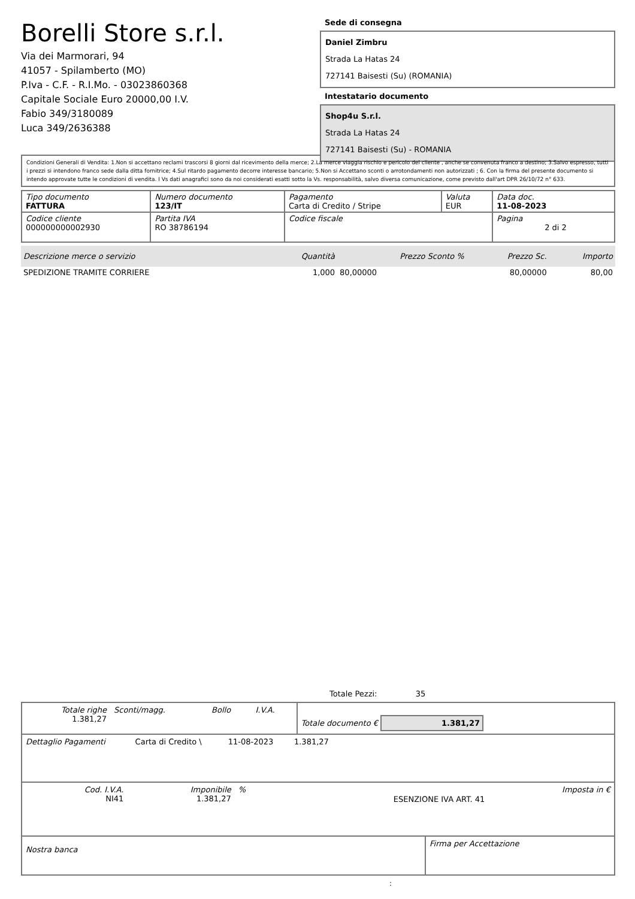Borelli Store s.r.l.
Via dei Marmorari, 94
41057 - Spilamberto (MO)
P.Iva - C.F. - R.I.Mo. - 03023860368
Capitale Sociale Euro 20000,00 I.V.
Fabio 349/3180089
Luca 349/2636388
Sede di consegna
Daniel Zimbru
Strada La Hatas 24
727141 Baisesti (Su) (ROMANIA)
Intestatario documento
Shop4u S.r.l.
Strada La Hatas 24
727141 Baisesti (Su) - ROMANIA
Condizioni Generali di Vendita: 1.Non si accettano reclami trascorsi 8 giorni dal ricevimento della merce; 2.La merce viaggia rischio e pericolo del cliente , anche se convenuta franco a destino; 3.Salvo espresso, tutti i prezzi si intendono franco sede dalla ditta fornitrice; 4.Sul ritardo pagamento decorre interesse bancario; 5.Non si Accettano sconti o arrotondamenti non autorizzati ; 6. Con la firma del presente documento si intendo approvate tutte le condizioni di vendita. I Vs dati anagrafici sono da noi considerati esatti sotto la Vs. responsabilità, salvo diversa comunicazione, come previsto dall'art DPR 26/10/72 n° 633.
| Tipo documento FATTURA | Numero documento 123/IT | Pagamento Carta di Credito / Stripe | Valuta EUR | Data doc. 11-08-2023 |
| Codice cliente 000000000002930 | Partita IVA RO 38786194 | Codice fiscale | | Pagina 2 di 2 |
| Descrizione merce o servizio | Quantità | Prezzo Sconto % | Prezzo Sc. | Importo |
| --- | --- | --- | --- | --- |
| SPEDIZIONE TRAMITE CORRIERE | 1,000 | 80,00000 | 80,00000 | 80,00 |
Totale Pezzi: 35
| Totale righe 1.381,27 | Sconti/magg. | Bollo | I.V.A. | Totale documento € 1.381,27 |
| Dettaglio Pagamenti | Carta di Credito \ | 11-08-2023 | 1.381,27 | |
| Cod. I.V.A. NI41 | Imponibile 1.381,27 | % | ESENZIONE IVA ART. 41 | Imposta in € |
| Nostra banca | Firma per Accettazione |
: